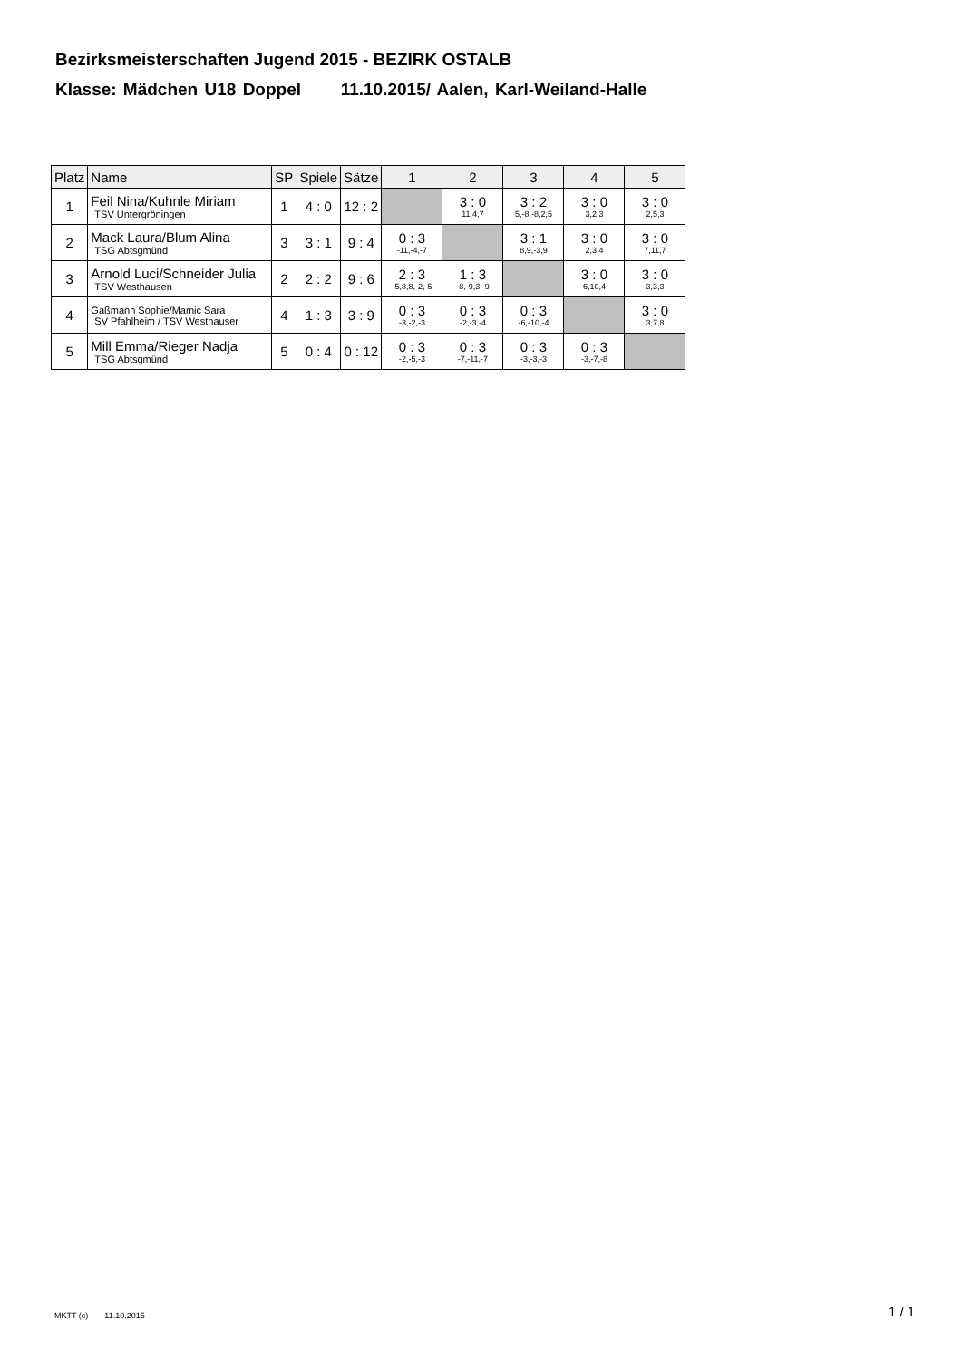Bezirksmeisterschaften Jugend 2015 - BEZIRK OSTALB
Klasse: Mädchen U18 Doppel 11.10.2015/ Aalen, Karl-Weiland-Halle
| Platz | Name | SP | Spiele | Sätze | 1 | 2 | 3 | 4 | 5 |
| --- | --- | --- | --- | --- | --- | --- | --- | --- | --- |
| 1 | Feil Nina/Kuhnle Miriam TSV Untergröningen | 1 | 4 : 0 | 12 : 2 | | 3 : 0 11,4,7 | 3 : 2 5,-8,-8,2,5 | 3 : 0 3,2,3 | 3 : 0 2,5,3 |
| 2 | Mack Laura/Blum Alina TSG Abtsgmünd | 3 | 3 : 1 | 9 : 4 | 0 : 3 -11,-4,-7 | | 3 : 1 8,9,-3,9 | 3 : 0 2,3,4 | 3 : 0 7,11,7 |
| 3 | Arnold Luci/Schneider Julia TSV Westhausen | 2 | 2 : 2 | 9 : 6 | 2 : 3 -5,8,8,-2,-5 | 1 : 3 -8,-9,3,-9 | | 3 : 0 6,10,4 | 3 : 0 3,3,3 |
| 4 | Gaßmann Sophie/Mamic Sara SV Pfahlheim / TSV Westhauser | 4 | 1 : 3 | 3 : 9 | 0 : 3 -3,-2,-3 | 0 : 3 -2,-3,-4 | 0 : 3 -6,-10,-4 | | 3 : 0 3,7,8 |
| 5 | Mill Emma/Rieger Nadja TSG Abtsgmünd | 5 | 0 : 4 | 0 : 12 | 0 : 3 -2,-5,-3 | 0 : 3 -7,-11,-7 | 0 : 3 -3,-3,-3 | 0 : 3 -3,-7,-8 | |
MKTT (c) - 11.10.2015 1 / 1